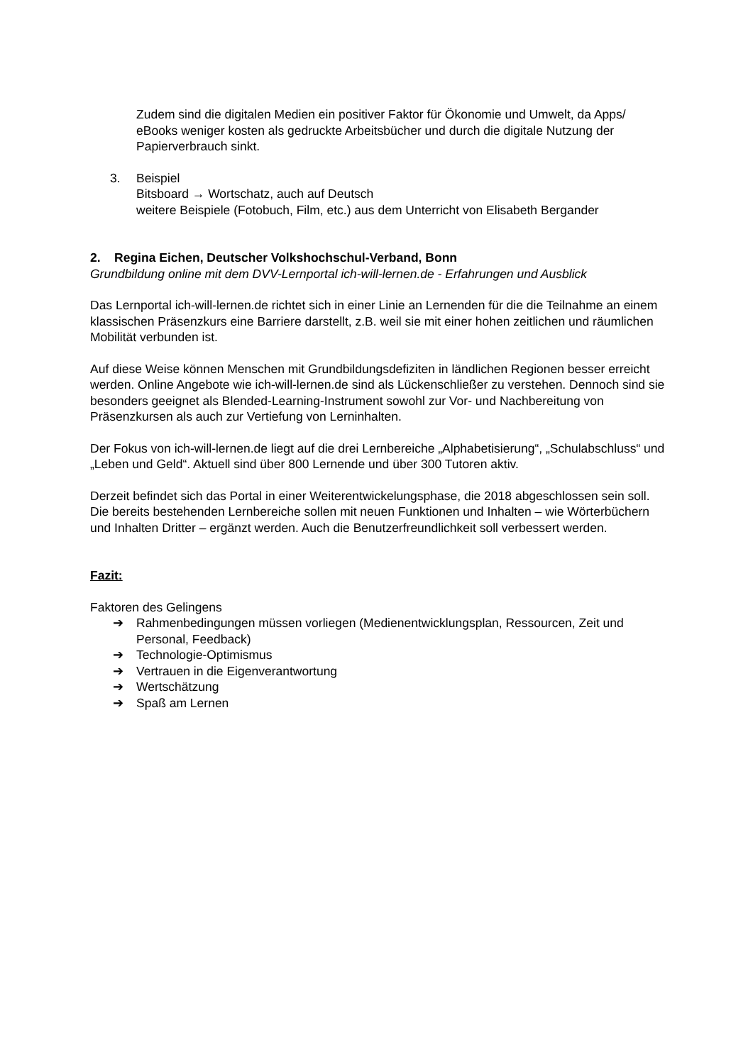Zudem sind die digitalen Medien ein positiver Faktor für Ökonomie und Umwelt, da Apps/ eBooks weniger kosten als gedruckte Arbeitsbücher und durch die digitale Nutzung der Papierverbrauch sinkt.
3. Beispiel
Bitsboard → Wortschatz, auch auf Deutsch
weitere Beispiele (Fotobuch, Film, etc.) aus dem Unterricht von Elisabeth Bergander
2. Regina Eichen, Deutscher Volkshochschul-Verband, Bonn
Grundbildung online mit dem DVV-Lernportal ich-will-lernen.de - Erfahrungen und Ausblick
Das Lernportal ich-will-lernen.de richtet sich in einer Linie an Lernenden für die die Teilnahme an einem klassischen Präsenzkurs eine Barriere darstellt, z.B. weil sie mit einer hohen zeitlichen und räumlichen Mobilität verbunden ist.
Auf diese Weise können Menschen mit Grundbildungsdefiziten in ländlichen Regionen besser erreicht werden. Online Angebote wie ich-will-lernen.de sind als Lückenschließer zu verstehen. Dennoch sind sie besonders geeignet als Blended-Learning-Instrument sowohl zur Vor- und Nachbereitung von Präsenzkursen als auch zur Vertiefung von Lerninhalten.
Der Fokus von ich-will-lernen.de liegt auf die drei Lernbereiche „Alphabetisierung“, „Schulabschluss“ und „Leben und Geld“. Aktuell sind über 800 Lernende und über 300 Tutoren aktiv.
Derzeit befindet sich das Portal in einer Weiterentwickelungsphase, die 2018 abgeschlossen sein soll. Die bereits bestehenden Lernbereiche sollen mit neuen Funktionen und Inhalten – wie Wörterbüchern und Inhalten Dritter – ergänzt werden. Auch die Benutzerfreundlichkeit soll verbessert werden.
Fazit:
Faktoren des Gelingens
➔ Rahmenbedingungen müssen vorliegen (Medienentwicklungsplan, Ressourcen, Zeit und Personal, Feedback)
➔ Technologie-Optimismus
➔ Vertrauen in die Eigenverantwortung
➔ Wertschätzung
➔ Spaß am Lernen